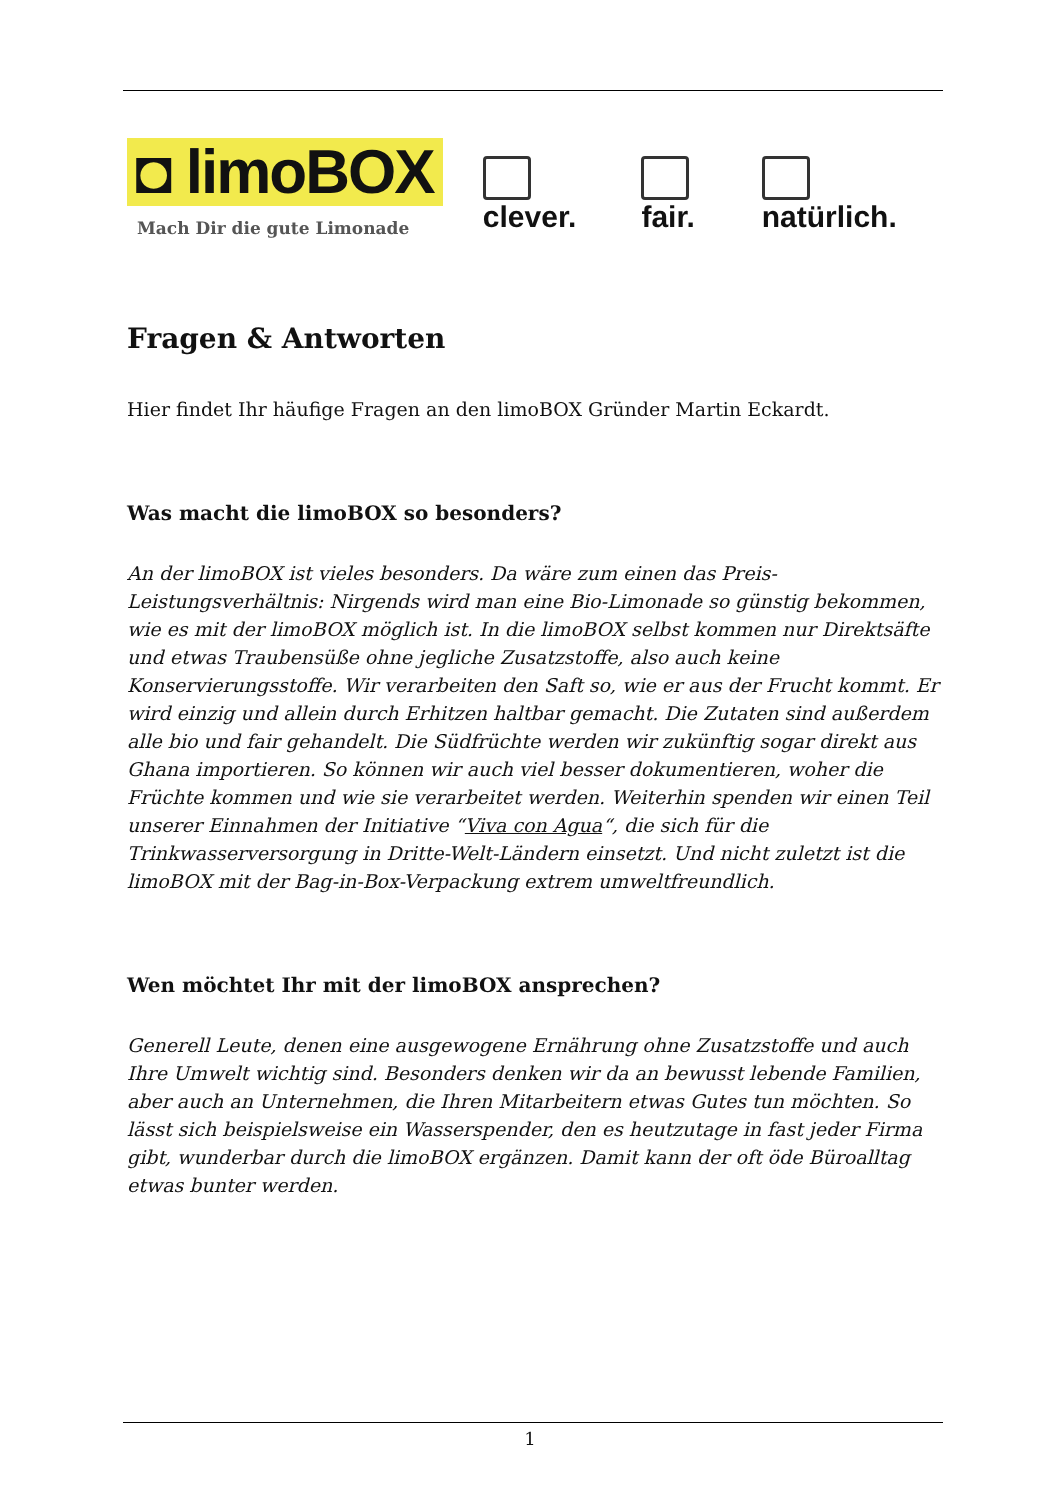◘ limoBOX
Mach Dir die gute Limonade
clever. fair. natürlich.
Fragen & Antworten
Hier findet Ihr häufige Fragen an den limoBOX Gründer Martin Eckardt.
Was macht die limoBOX so besonders?
An der limoBOX ist vieles besonders. Da wäre zum einen das Preis-Leistungsverhältnis: Nirgends wird man eine Bio-Limonade so günstig bekommen, wie es mit der limoBOX möglich ist. In die limoBOX selbst kommen nur Direktsäfte und etwas Traubensüße ohne jegliche Zusatzstoffe, also auch keine Konservierungsstoffe. Wir verarbeiten den Saft so, wie er aus der Frucht kommt. Er wird einzig und allein durch Erhitzen haltbar gemacht. Die Zutaten sind außerdem alle bio und fair gehandelt. Die Südfrüchte werden wir zukünftig sogar direkt aus Ghana importieren. So können wir auch viel besser dokumentieren, woher die Früchte kommen und wie sie verarbeitet werden. Weiterhin spenden wir einen Teil unserer Einnahmen der Initiative “Viva con Agua“, die sich für die Trinkwasserversorgung in Dritte-Welt-Ländern einsetzt. Und nicht zuletzt ist die limoBOX mit der Bag-in-Box-Verpackung extrem umweltfreundlich.
Wen möchtet Ihr mit der limoBOX ansprechen?
Generell Leute, denen eine ausgewogene Ernährung ohne Zusatzstoffe und auch Ihre Umwelt wichtig sind. Besonders denken wir da an bewusst lebende Familien, aber auch an Unternehmen, die Ihren Mitarbeitern etwas Gutes tun möchten. So lässt sich beispielsweise ein Wasserspender, den es heutzutage in fast jeder Firma gibt, wunderbar durch die limoBOX ergänzen. Damit kann der oft öde Büroalltag etwas bunter werden.
1